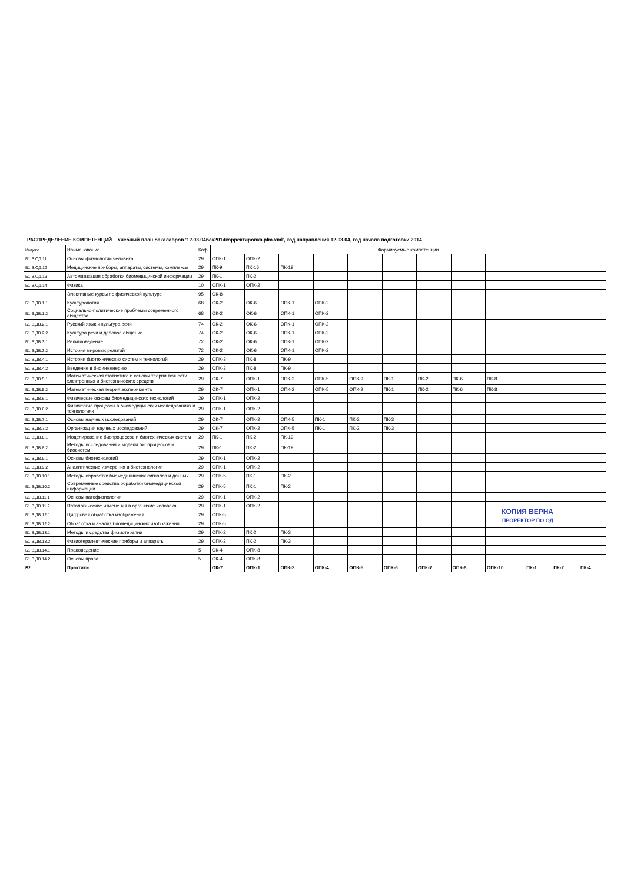РАСПРЕДЕЛЕНИЕ КОМПЕТЕНЦИЙ Учебный план бакалавров '12.03.04бак2014корректировка.plm.xml', код направления 12.03.04, год начала подготовки 2014
| Индекс | Наименование | Каф | Формируемые компетенции | | | | | | | | | | | |
| --- | --- | --- | --- | --- | --- | --- | --- | --- | --- | --- | --- | --- | --- | --- |
| Б1.В.ОД.11 | Основы физиологии человека | 29 | ОПК-1 | ОПК-2 | | | | | | | | | | |
| Б1.В.ОД.12 | Медицинские приборы, аппараты, системы, комплексы | 29 | ПК-9 | ПК-16 | ПК-19 | | | | | | | | | |
| Б1.В.ОД.13 | Автоматизация обработки биомедицинской информации | 29 | ПК-1 | ПК-2 | | | | | | | | | | |
| Б1.В.ОД.14 | Физика | 10 | ОПК-1 | ОПК-2 | | | | | | | | | | |
| | Элективные курсы по физической культуре | 95 | ОК-8 | | | | | | | | | | | |
| Б1.В.ДВ.1.1 | Культурология | 68 | ОК-2 | ОК-6 | ОПК-1 | ОПК-2 | | | | | | | | |
| Б1.В.ДВ.1.2 | Социально-политические проблемы современного общества | 68 | ОК-2 | ОК-6 | ОПК-1 | ОПК-2 | | | | | | | | |
| Б1.В.ДВ.2.1 | Русский язык и культура речи | 74 | ОК-2 | ОК-6 | ОПК-1 | ОПК-2 | | | | | | | | |
| Б1.В.ДВ.2.2 | Культура речи и деловое общение | 74 | ОК-2 | ОК-6 | ОПК-1 | ОПК-2 | | | | | | | | |
| Б1.В.ДВ.3.1 | Религиоведение | 72 | ОК-2 | ОК-6 | ОПК-1 | ОПК-2 | | | | | | | | |
| Б1.В.ДВ.3.2 | История мировых религий | 72 | ОК-2 | ОК-6 | ОПК-1 | ОПК-2 | | | | | | | | |
| Б1.В.ДВ.4.1 | История биотехнических систем и технологий | 29 | ОПК-3 | ПК-8 | ПК-9 | | | | | | | | | |
| Б1.В.ДВ.4.2 | Введение в биоинженерию | 29 | ОПК-3 | ПК-8 | ПК-9 | | | | | | | | | |
| Б1.В.ДВ.5.1 | Математическая статистика и основы теории точности электронных и биотехнических средств | 29 | ОК-7 | ОПК-1 | ОПК-2 | ОПК-5 | ОПК-9 | ПК-1 | ПК-2 | ПК-6 | ПК-8 | | | |
| Б1.В.ДВ.5.2 | Математическая теория эксперимента | 29 | ОК-7 | ОПК-1 | ОПК-2 | ОПК-5 | ОПК-9 | ПК-1 | ПК-2 | ПК-6 | ПК-8 | | | |
| Б1.В.ДВ.6.1 | Физические основы биомедицинских технологий | 29 | ОПК-1 | ОПК-2 | | | | | | | | | | |
| Б1.В.ДВ.6.2 | Физические процессы в биомедицинских исследованиях и технологиях | 29 | ОПК-1 | ОПК-2 | | | | | | | | | | |
| Б1.В.ДВ.7.1 | Основы научных исследований | 29 | ОК-7 | ОПК-2 | ОПК-5 | ПК-1 | ПК-2 | ПК-3 | | | | | | |
| Б1.В.ДВ.7.2 | Организация научных исследований | 29 | ОК-7 | ОПК-2 | ОПК-5 | ПК-1 | ПК-2 | ПК-3 | | | | | | |
| Б1.В.ДВ.8.1 | Моделирование биопроцессов и биотехнических систем | 29 | ПК-1 | ПК-2 | ПК-19 | | | | | | | | | |
| Б1.В.ДВ.8.2 | Методы исследования и модели биопроцессов и биосистем | 29 | ПК-1 | ПК-2 | ПК-19 | | | | | | | | | |
| Б1.В.ДВ.9.1 | Основы биотехнологий | 29 | ОПК-1 | ОПК-2 | | | | | | | | | | |
| Б1.В.ДВ.9.2 | Аналитические измерения в биотехнологии | 29 | ОПК-1 | ОПК-2 | | | | | | | | | | |
| Б1.В.ДВ.10.1 | Методы обработки биомедицинских сигналов и данных | 29 | ОПК-5 | ПК-1 | ПК-2 | | | | | | | | | |
| Б1.В.ДВ.10.2 | Современные средства обработки биомедицинской информации | 29 | ОПК-5 | ПК-1 | ПК-2 | | | | | | | | | |
| Б1.В.ДВ.11.1 | Основы патофизиологии | 29 | ОПК-1 | ОПК-2 | | | | | | | | | | |
| Б1.В.ДВ.11.2 | Патологические изменения в организме человека | 29 | ОПК-1 | ОПК-2 | | | | | | | | | | |
| Б1.В.ДВ.12.1 | Цифровая обработка изображений | 29 | ОПК-5 | | | | | | | | | | | |
| Б1.В.ДВ.12.2 | Обработка и анализ биомедицинских изображений | 29 | ОПК-5 | | | | | | | | | | | |
| Б1.В.ДВ.13.1 | Методы и средства физиотерапии | 29 | ОПК-2 | ПК-2 | ПК-3 | | | | | | | | | |
| Б1.В.ДВ.13.2 | Физиотерапевтические приборы и аппараты | 29 | ОПК-2 | ПК-2 | ПК-3 | | | | | | | | | |
| Б1.В.ДВ.14.1 | Правоведение | 5 | ОК-4 | ОПК-8 | | | | | | | | | | |
| Б1.В.ДВ.14.2 | Основы права | 5 | ОК-4 | ОПК-8 | | | | | | | | | | |
| Б2 | Практики | | ОК-7 | ОПК-1 | ОПК-3 | ОПК-4 | ОПК-5 | ОПК-6 | ОПК-7 | ОПК-8 | ОПК-10 | ПК-1 | ПК-2 | ПК-4 |
КОПИЯ ВЕРНА
ПРОРЕКТОР ПО ОД